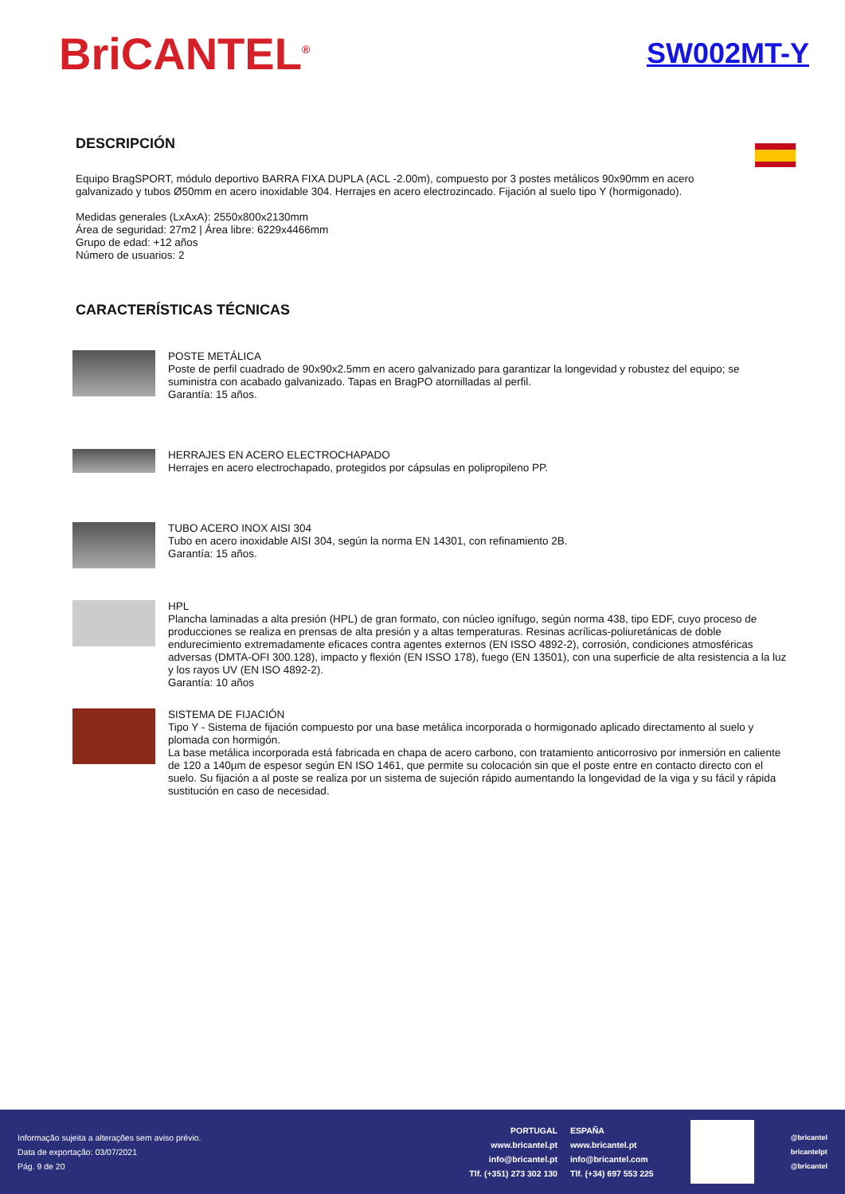BriCANTEL<sup>®</sup>
SW002MT-Y
DESCRIPCIÓN
Equipo BragSPORT, módulo deportivo BARRA FIXA DUPLA (ACL -2.00m), compuesto por 3 postes metálicos 90x90mm en acero galvanizado y tubos Ø50mm en acero inoxidable 304. Herrajes en acero electrozincado. Fijación al suelo tipo Y (hormigonado).
Medidas generales (LxAxA): 2550x800x2130mm
Área de seguridad: 27m2 | Área libre: 6229x4466mm
Grupo de edad: +12 años
Número de usuarios: 2
CARACTERÍSTICAS TÉCNICAS
POSTE METÁLICA
Poste de perfil cuadrado de 90x90x2.5mm en acero galvanizado para garantizar la longevidad y robustez del equipo; se suministra con acabado galvanizado. Tapas en BragPO atornilladas al perfil.
Garantía: 15 años.
HERRAJES EN ACERO ELECTROCHAPADO
Herrajes en acero electrochapado, protegidos por cápsulas en polipropileno PP.
TUBO ACERO INOX AISI 304
Tubo en acero inoxidable AISI 304, según la norma EN 14301, con refinamiento 2B.
Garantía: 15 años.
HPL
Plancha laminadas a alta presión (HPL) de gran formato, con núcleo ignífugo, según norma 438, tipo EDF, cuyo proceso de producciones se realiza en prensas de alta presión y a altas temperaturas. Resinas acrílicas-poliuretánicas de doble endurecimiento extremadamente eficaces contra agentes externos (EN ISSO 4892-2), corrosión, condiciones atmosféricas adversas (DMTA-OFI 300.128), impacto y flexión (EN ISSO 178), fuego (EN 13501), con una superficie de alta resistencia a la luz y los rayos UV (EN ISO 4892-2).
Garantía: 10 años
SISTEMA DE FIJACIÓN
Tipo Y - Sistema de fijación compuesto por una base metálica incorporada o hormigonado aplicado directamento al suelo y plomada con hormigón.
La base metálica incorporada está fabricada en chapa de acero carbono, con tratamiento anticorrosivo por inmersión en caliente de 120 a 140µm de espesor según EN ISO 1461, que permite su colocación sin que el poste entre en contacto directo con el suelo. Su fijación a al poste se realiza por un sistema de sujeción rápido aumentando la longevidad de la viga y su fácil y rápida sustitución en caso de necesidad.
Informação sujeita a alterações sem aviso prévio.
Data de exportação: 03/07/2021
Pág. 9 de 20
PORTUGAL
www.bricantel.pt
info@bricantel.pt
Tlf. (+351) 273 302 130
ESPAÑA
www.bricantel.pt
info@bricantel.com
Tlf. (+34) 697 553 225
@bricantel
bricantelpt
@bricantel